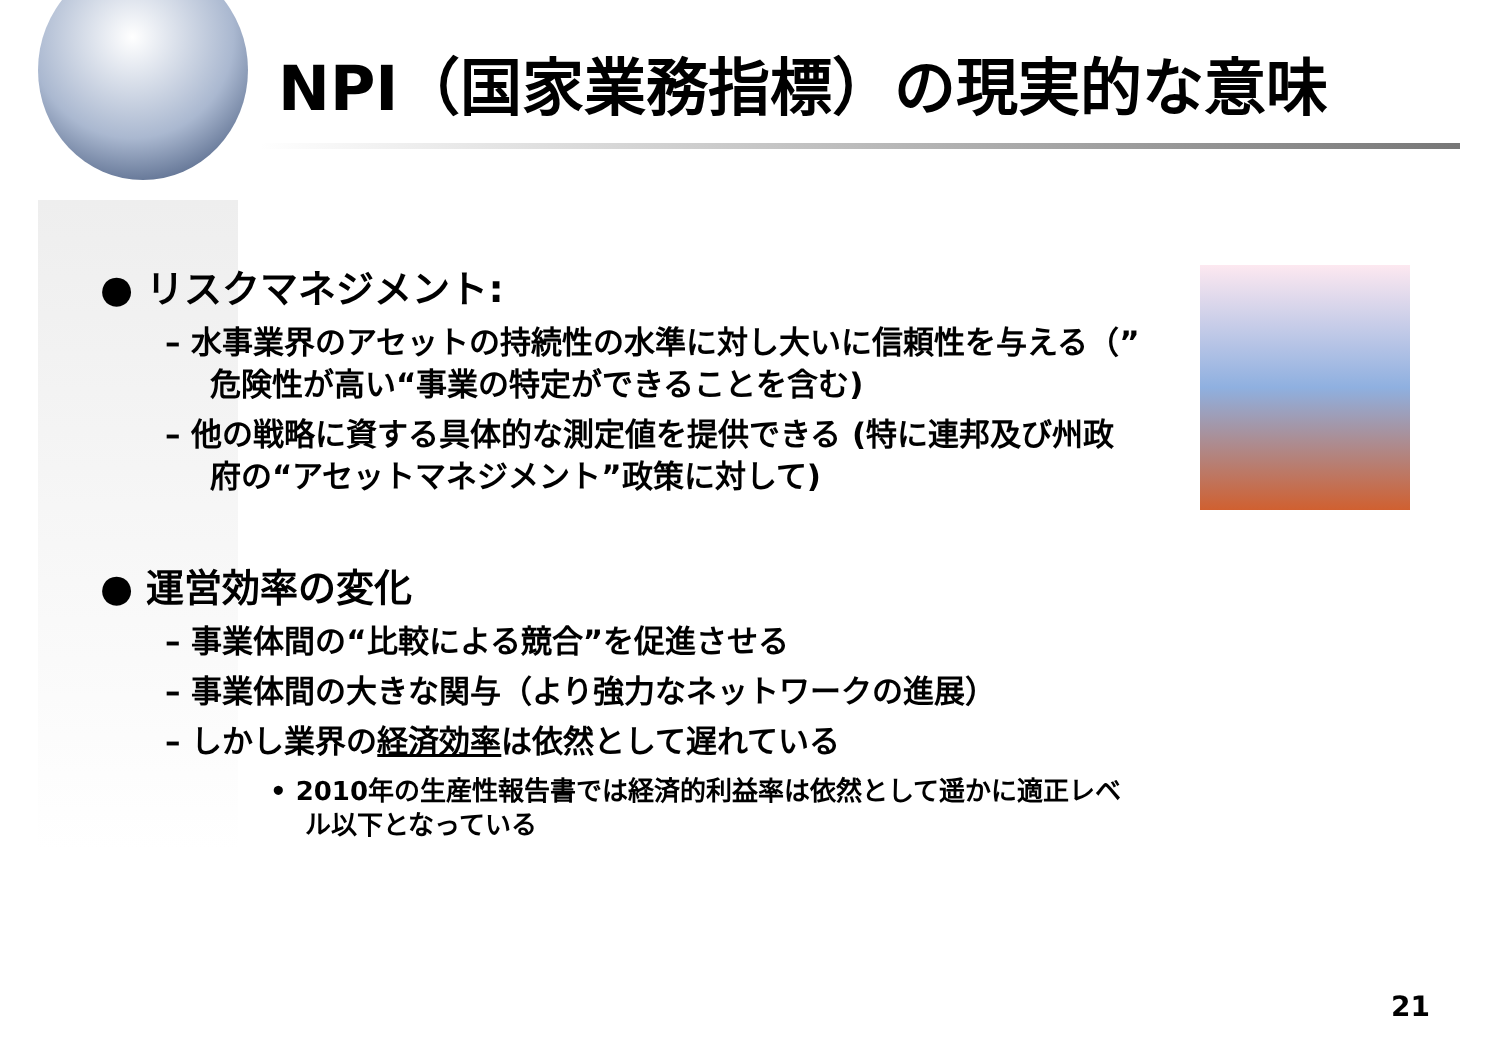NPI（国家業務指標）の現実的な意味
● リスクマネジメント:
– 水事業界のアセットの持続性の水準に対し大いに信頼性を与える（”危険性が高い“事業の特定ができることを含む)
– 他の戦略に資する具体的な測定値を提供できる (特に連邦及び州政府の“アセットマネジメント”政策に対して)
● 運営効率の変化
– 事業体間の“比較による競合”を促進させる
– 事業体間の大きな関与（より強力なネットワークの進展）
– しかし業界の経済効率は依然として遅れている
• 2010年の生産性報告書では経済的利益率は依然として遥かに適正レベル以下となっている
21